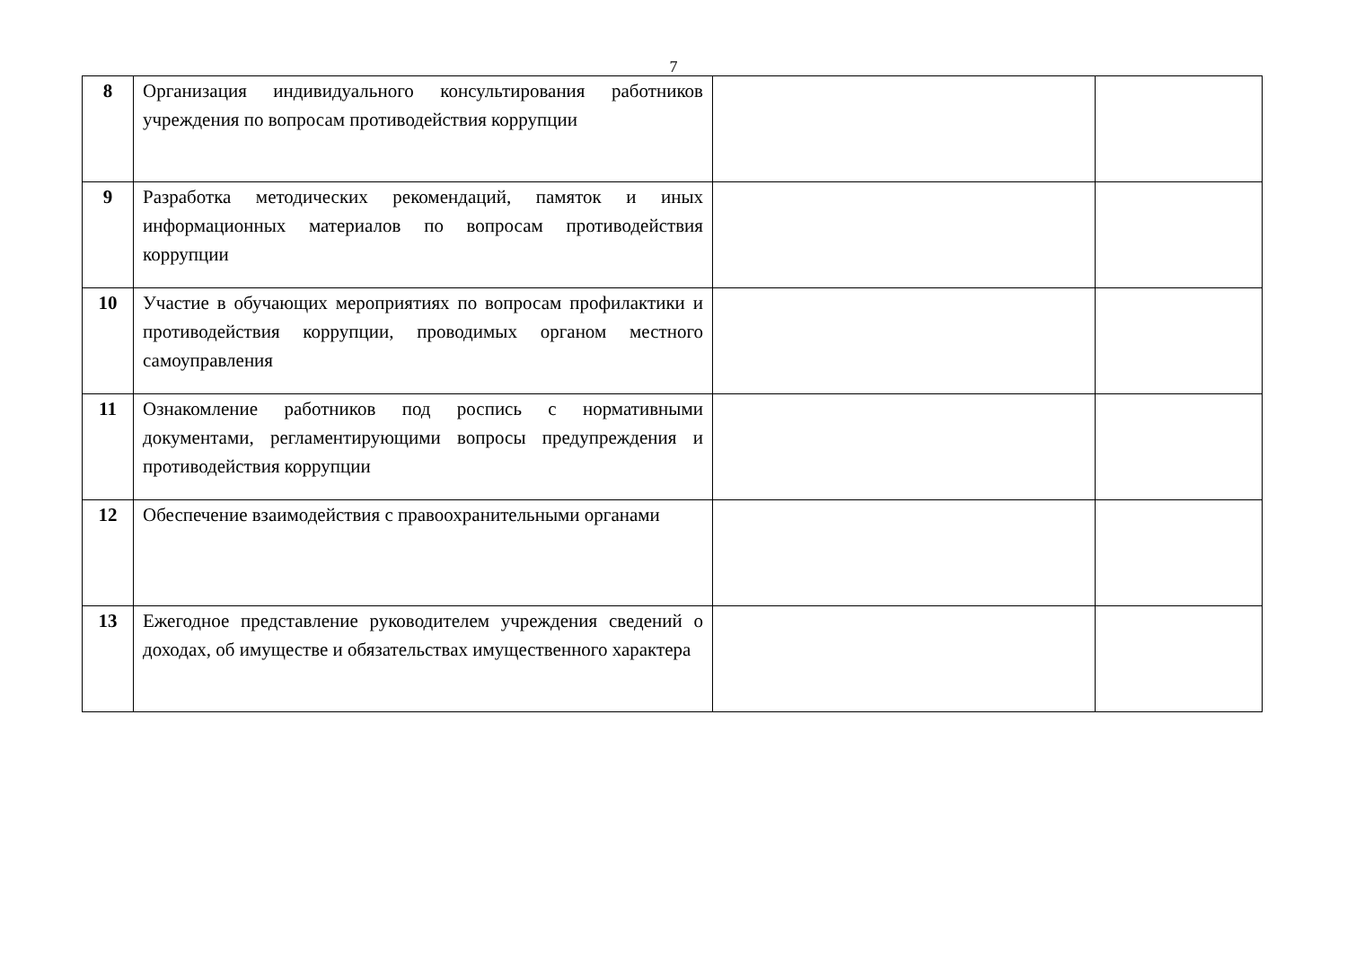7
| 8 | Организация индивидуального консультирования работников учреждения по вопросам противодействия коррупции | | |
| 9 | Разработка методических рекомендаций, памяток и иных информационных материалов по вопросам противодействия коррупции | | |
| 10 | Участие в обучающих мероприятиях по вопросам профилактики и противодействия коррупции, проводимых органом местного самоуправления | | |
| 11 | Ознакомление работников под роспись с нормативными документами, регламентирующими вопросы предупреждения и противодействия коррупции | | |
| 12 | Обеспечение взаимодействия с правоохранительными органами | | |
| 13 | Ежегодное представление руководителем учреждения сведений о доходах, об имуществе и обязательствах имущественного характера | | |